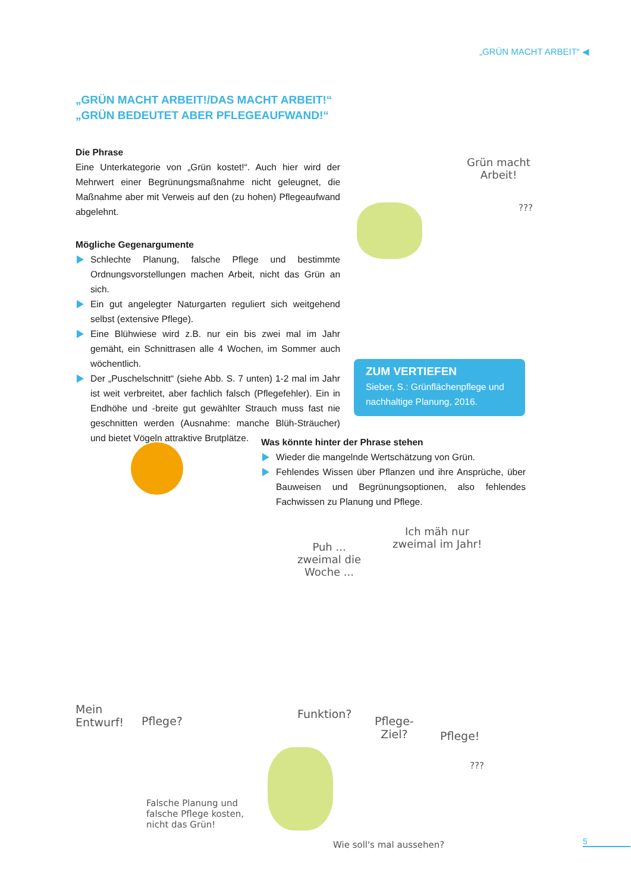„GRÜN MACHT ARBEIT“ ◀
„GRÜN MACHT ARBEIT!/DAS MACHT ARBEIT!“
„GRÜN BEDEUTET ABER PFLEGEAUFWAND!“
Die Phrase
Eine Unterkategorie von „Grün kostet!“. Auch hier wird der Mehrwert einer Begrünungsmaßnahme nicht geleugnet, die Maßnahme aber mit Verweis auf den (zu hohen) Pflegeaufwand abgelehnt.
Mögliche Gegenargumente
Schlechte Planung, falsche Pflege und bestimmte Ordnungsvorstellungen machen Arbeit, nicht das Grün an sich.
Ein gut angelegter Naturgarten reguliert sich weitgehend selbst (extensive Pflege).
Eine Blühwiese wird z.B. nur ein bis zwei mal im Jahr gemäht, ein Schnittrasen alle 4 Wochen, im Sommer auch wöchentlich.
Der „Puschelschnitt“ (siehe Abb. S. 7 unten) 1-2 mal im Jahr ist weit verbreitet, aber fachlich falsch (Pflegefehler). Ein in Endhöhe und -breite gut gewählter Strauch muss fast nie geschnitten werden (Ausnahme: manche Blüh-Sträucher) und bietet Vögeln attraktive Brutplätze.
Grün macht
Arbeit!
???
ZUM VERTIEFEN
Sieber, S.: Grünflächenpflege und nachhaltige Planung, 2016.
Was könnte hinter der Phrase stehen
Wieder die mangelnde Wertschätzung von Grün.
Fehlendes Wissen über Pflanzen und ihre Ansprüche, über Bauweisen und Begrünungsoptionen, also fehlendes Fachwissen zu Planung und Pflege.
Puh ...
zweimal die
Woche ...
Ich mäh nur
zweimal im Jahr!
Mein
Entwurf!
Pflege?
Falsche Planung und
falsche Pflege kosten,
nicht das Grün!
Funktion?
Pflege-
Ziel?
Pflege!
???
Wie soll's mal aussehen? 5